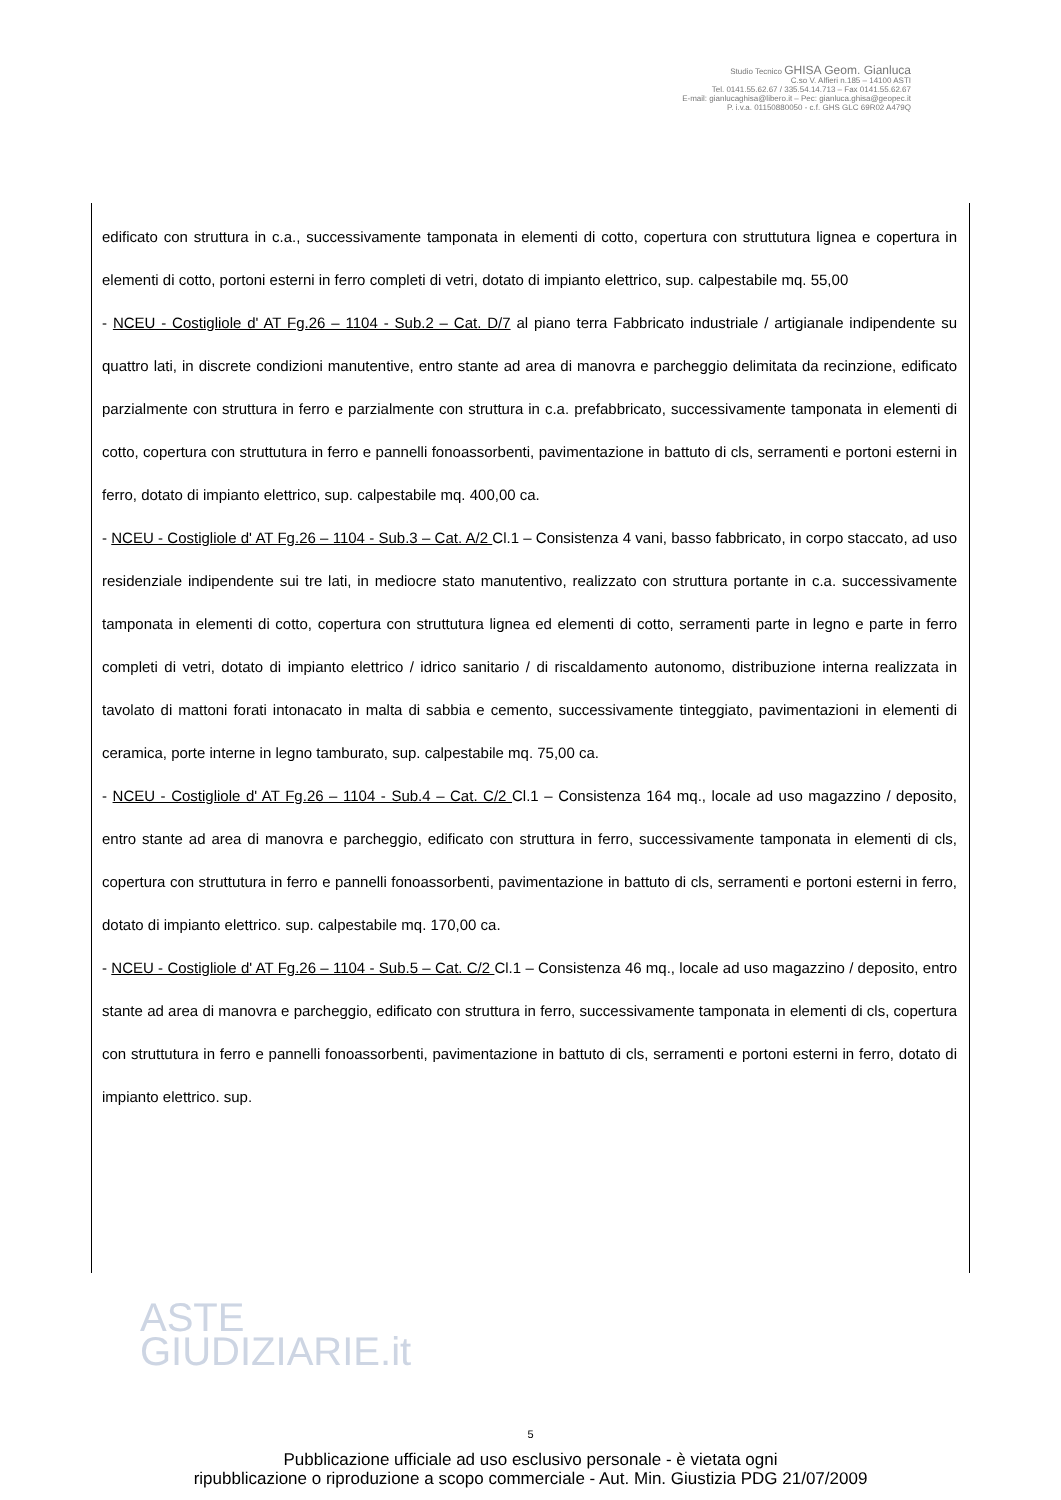Studio Tecnico GHISA Geom. Gianluca
C.so V. Alfieri n.185 – 14100 ASTI
Tel. 0141.55.62.67 / 335.54.14.713 – Fax 0141.55.62.67
E-mail: gianlucaghisa@libero.it – Pec: gianluca.ghisa@geopec.it
P. i.v.a. 01150880050 - c.f. GHS GLC 69R02 A479Q
edificato con struttura in c.a., successivamente tamponata in elementi di cotto, copertura con struttutura lignea e copertura in elementi di cotto, portoni esterni in ferro completi di vetri, dotato di impianto elettrico, sup. calpestabile mq. 55,00
- NCEU - Costigliole d' AT Fg.26 – 1104 - Sub.2 – Cat. D/7 al piano terra Fabbricato industriale / artigianale indipendente su quattro lati, in discrete condizioni manutentive, entro stante ad area di manovra e parcheggio delimitata da recinzione, edificato parzialmente con struttura in ferro e parzialmente con struttura in c.a. prefabbricato, successivamente tamponata in elementi di cotto, copertura con struttutura in ferro e pannelli fonoassorbenti, pavimentazione in battuto di cls, serramenti e portoni esterni in ferro, dotato di impianto elettrico, sup. calpestabile mq. 400,00 ca.
- NCEU - Costigliole d' AT Fg.26 – 1104 - Sub.3 – Cat. A/2 Cl.1 – Consistenza 4 vani, basso fabbricato, in corpo staccato, ad uso residenziale indipendente sui tre lati, in mediocre stato manutentivo, realizzato con struttura portante in c.a. successivamente tamponata in elementi di cotto, copertura con struttutura lignea ed elementi di cotto, serramenti parte in legno e parte in ferro completi di vetri, dotato di impianto elettrico / idrico sanitario / di riscaldamento autonomo, distribuzione interna realizzata in tavolato di mattoni forati intonacato in malta di sabbia e cemento, successivamente tinteggiato, pavimentazioni in elementi di ceramica, porte interne in legno tamburato, sup. calpestabile mq. 75,00 ca.
- NCEU - Costigliole d' AT Fg.26 – 1104 - Sub.4 – Cat. C/2 Cl.1 – Consistenza 164 mq., locale ad uso magazzino / deposito, entro stante ad area di manovra e parcheggio, edificato con struttura in ferro, successivamente tamponata in elementi di cls, copertura con struttutura in ferro e pannelli fonoassorbenti, pavimentazione in battuto di cls, serramenti e portoni esterni in ferro, dotato di impianto elettrico. sup. calpestabile mq. 170,00 ca.
- NCEU - Costigliole d' AT Fg.26 – 1104 - Sub.5 – Cat. C/2 Cl.1 – Consistenza 46 mq., locale ad uso magazzino / deposito, entro stante ad area di manovra e parcheggio, edificato con struttura in ferro, successivamente tamponata in elementi di cls, copertura con struttutura in ferro e pannelli fonoassorbenti, pavimentazione in battuto di cls, serramenti e portoni esterni in ferro, dotato di impianto elettrico. sup.
ASTE
GIUDIZIARIE.it
5
Pubblicazione ufficiale ad uso esclusivo personale - è vietata ogni
ripubblicazione o riproduzione a scopo commerciale - Aut. Min. Giustizia PDG 21/07/2009